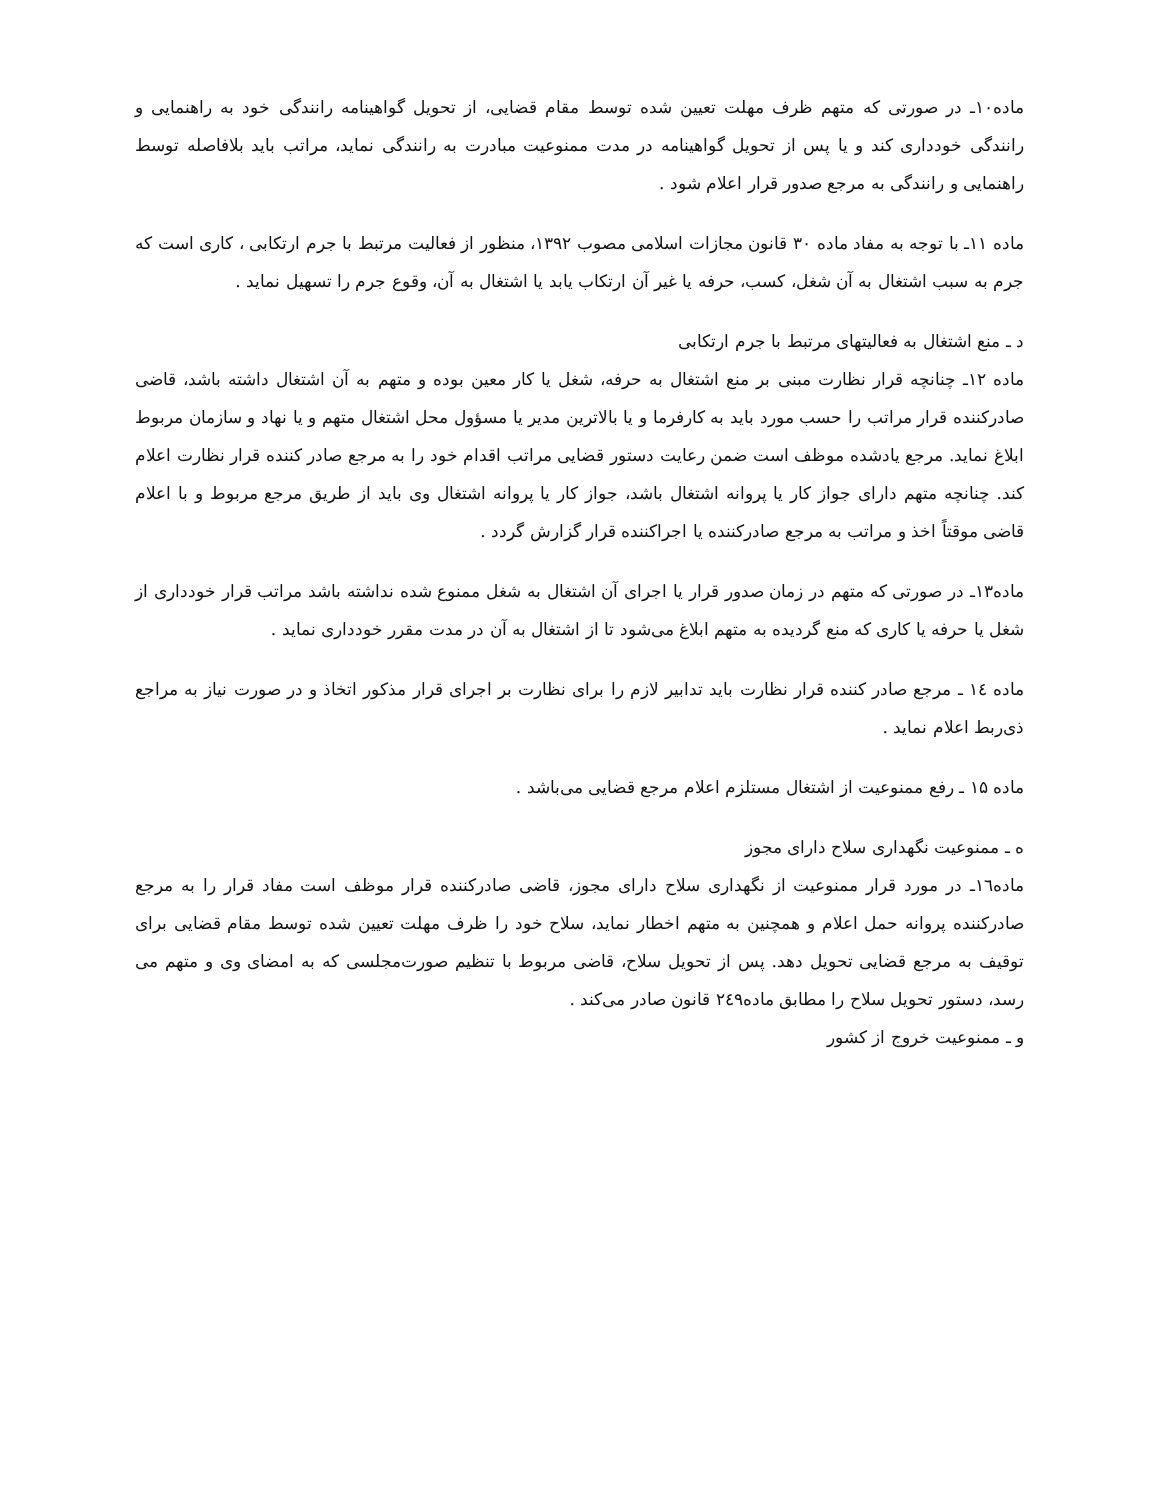ماده۱۰ـ در صورتی که متهم ظرف مهلت تعیین شده توسط مقام قضایی، از تحویل گواهینامه رانندگی خود به راهنمایی و رانندگی خودداری کند و یا پس از تحویل گواهینامه در مدت ممنوعیت مبادرت به رانندگی نماید، مراتب باید بلافاصله توسط راهنمایی و رانندگی به مرجع صدور قرار اعلام شود .
ماده ۱۱ـ با توجه به مفاد ماده ۳۰ قانون مجازات اسلامی مصوب ۱۳۹۲، منظور از فعالیت مرتبط با جرم ارتکابی ، کاری است که جرم به سبب اشتغال به آن شغل، کسب، حرفه یا غیر آن ارتکاب یابد یا اشتغال به آن، وقوع جرم را تسهیل نماید .
د ـ منع اشتغال به فعالیتهای مرتبط با جرم ارتکابی
ماده ۱۲ـ چنانچه قرار نظارت مبنی بر منع اشتغال به حرفه، شغل یا کار معین بوده و متهم به آن اشتغال داشته باشد، قاضی صادرکننده قرار مراتب را حسب مورد باید به کارفرما و یا بالاترین مدیر یا مسؤول محل اشتغال متهم و یا نهاد و سازمان مربوط ابلاغ نماید. مرجع یادشده موظف است ضمن رعایت دستور قضایی مراتب اقدام خود را به مرجع صادر کننده قرار نظارت اعلام کند. چنانچه متهم دارای جواز کار یا پروانه اشتغال باشد، جواز کار یا پروانه اشتغال وی باید از طریق مرجع مربوط و با اعلام قاضی موقتاً اخذ و مراتب به مرجع صادرکننده یا اجراکننده قرار گزارش گردد .
ماده۱۳ـ در صورتی که متهم در زمان صدور قرار یا اجرای آن اشتغال به شغل ممنوع شده نداشته باشد مراتب قرار خودداری از شغل یا حرفه یا کاری که منع گردیده به متهم ابلاغ می‌شود تا از اشتغال به آن در مدت مقرر خودداری نماید .
ماده ۱٤ ـ مرجع صادر کننده قرار نظارت باید تدابیر لازم را برای نظارت بر اجرای قرار مذکور اتخاذ و در صورت نیاز به مراجع ذی‌ربط اعلام نماید .
ماده ۱۵ ـ رفع ممنوعیت از اشتغال مستلزم اعلام مرجع قضایی می‌باشد .
ه ـ ممنوعیت نگهداری سلاح دارای مجوز
ماده۱٦ـ در مورد قرار ممنوعیت از نگهداری سلاح دارای مجوز، قاضی صادرکننده قرار موظف است مفاد قرار را به مرجع صادرکننده پروانه حمل اعلام و همچنین به متهم اخطار نماید، سلاح خود را ظرف مهلت تعیین شده توسط مقام قضایی برای توقیف به مرجع قضایی تحویل دهد. پس از تحویل سلاح، قاضی مربوط با تنظیم صورت‌مجلسی که به امضای وی و متهم می رسد، دستور تحویل سلاح را مطابق ماده۲٤۹ قانون صادر می‌کند .
و ـ ممنوعیت خروج از کشور